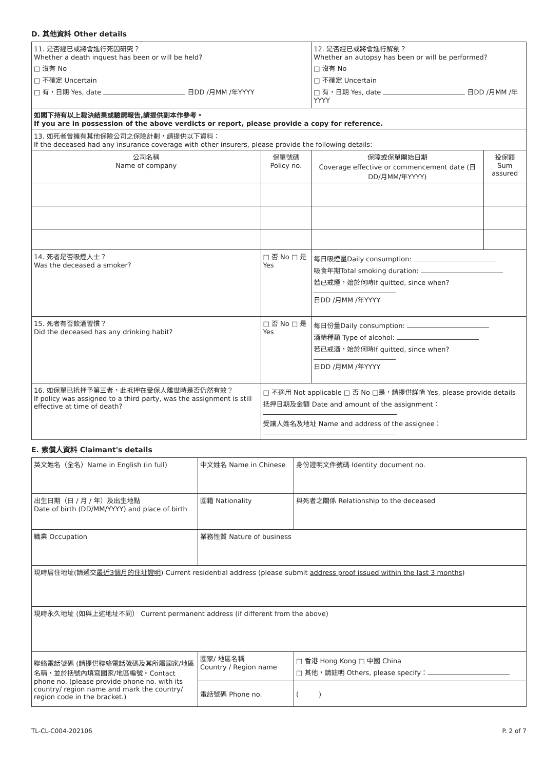D. 其他資料 Other details
| 11. 是否經已或將會進行死因研究？ Whether a death inquest has been or will be held? □ 沒有 No □ 不確定 Uncertain □ 有，日期 Yes, date 日DD /月MM /年YYYY | | | 12. 是否經已或將會進行解剖？ Whether an autopsy has been or will be performed? □ 沒有 No □ 不確定 Uncertain □ 有，日期 Yes, date 日DD /月MM /年YYYY | |
| 如閣下持有以上裁決結果或驗屍報告,請提供副本作參考。 If you are in possession of the above verdicts or report, please provide a copy for reference. | | | | |
| 13. 如死者曾擁有其他保險公司之保險計劃，請提供以下資料： If the deceased had any insurance coverage with other insurers, please provide the following details: | | | | |
| 公司名稱 Name of company | 保單號碼 Policy no. | | 保障或保單開始日期 Coverage effective or commencement date (日DD/月MM/年YYYY) | 投保額 Sum assured |
| 14. 死者是否吸煙人士？ Was the deceased a smoker? | □ 否 No □ 是 Yes | 每日吸煙量Daily consumption: 吸食年期Total smoking duration: 若已戒煙，始於何時If quitted, since when? 日DD /月MM /年YYYY | | |
| 15. 死者有否飲酒習慣？ Did the deceased has any drinking habit? | □ 否 No □ 是 Yes | 每日份量Daily consumption: 酒精種類 Type of alcohol: 若已戒酒，始於何時If quitted, since when? 日DD /月MM /年YYYY | | |
| 16. 如保單已抵押予第三者，此抵押在受保人離世時是否仍然有效？ If policy was assigned to a third party, was the assignment is still effective at time of death? | □ 不適用 Not applicable □ 否 No □是，請提供詳情 Yes, please provide details 抵押日期及金額 Date and amount of the assignment： 受讓人姓名及地址 Name and address of the assignee： | | | |
E. 索償人資料 Claimant's details
| 英文姓名（全名）Name in English (in full) | 中文姓名 Name in Chinese | | 身份證明文件號碼 Identity document no. |
| 出生日期（日 / 月 / 年）及出生地點 Date of birth (DD/MM/YYYY) and place of birth | 國籍 Nationality | | 與死者之關係 Relationship to the deceased |
| 職業 Occupation | 業務性質 Nature of business | | |
| 現時居住地址(請遞交 最近3個月的住址證明 ) Current residential address (please submit address proof issued within the last 3 months ) | | | |
| 現時永久地址 (如與上述地址不同） Current permanent address (if different from the above) | | | |
| 聯絡電話號碼 (請提供聯絡電話號碼及其所屬國家/地區名稱，並於括號內填寫國家/地區編號。Contact phone no. (please provide phone no. with its country/ region name and mark the country/ region code in the bracket.) | 國家/ 地區名稱 Country / Region name | □ 香港 Hong Kong □ 中國 China □ 其他，請註明 Others, please specify： | |
| | 電話號碼 Phone no. | ( ) | |
TL-CL-C004-202106 P. 2 of 7